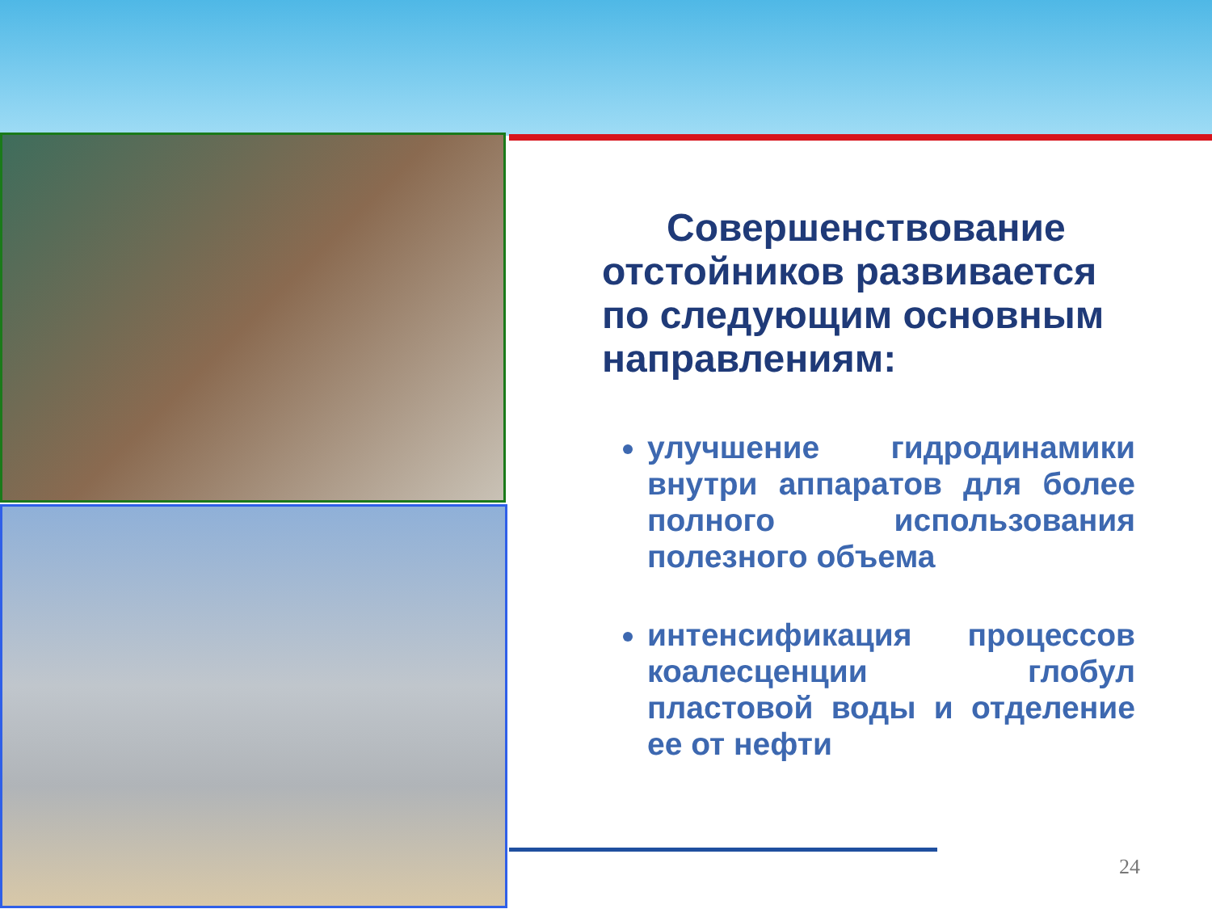Совершенствование отстойников развивается по следующим основным направлениям:
улучшение гидродинамики внутри аппаратов для более полного использования полезного объема
интенсификация процессов коалесценции глобул пластовой воды и отделение ее от нефти
24